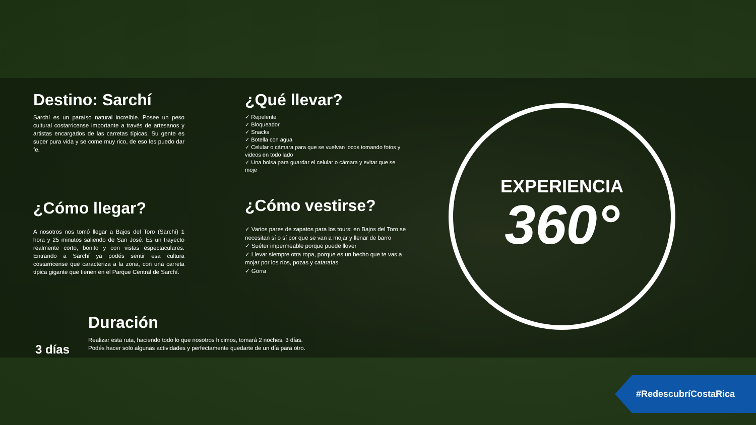Destino: Sarchí
Sarchí es un paraíso natural increíble. Posee un peso cultural costarricense importante a través de artesanos y artistas encargados de las carretas típicas. Su gente es super pura vida y se come muy rico, de eso les puedo dar fe.
¿Cómo llegar?
A nosotros nos tomó llegar a Bajos del Toro (Sarchí) 1 hora y 25 minutos saliendo de San José. Es un trayecto realmente corto, bonito y con vistas espectaculares. Entrando a Sarchí ya podés sentir esa cultura costarricense que caracteriza a la zona, con una carreta típica gigante que tienen en el Parque Central de Sarchí.
¿Qué llevar?
✓ Repelente
✓ Bloqueador
✓ Snacks
✓ Botella con agua
✓ Celular o cámara para que se vuelvan locos tomando fotos y videos en todo lado
✓ Una bolsa para guardar el celular o cámara y evitar que se moje
¿Cómo vestirse?
✓ Varios pares de zapatos para los tours: en Bajos del Toro se necesitan sí o sí por que se van a mojar y llenar de barro
✓ Suéter impermeable porque puede llover
✓ Llevar siempre otra ropa, porque es un hecho que te vas a mojar por los ríos, pozas y cataratas
✓ Gorra
3 días
Duración
Realizar esta ruta, haciendo todo lo que nosotros hicimos, tomará 2 noches, 3 días.
Podés hacer solo algunas actividades y perfectamente quedarte de un día para otro.
EXPERIENCIA
360°
#RedescubríCostaRica